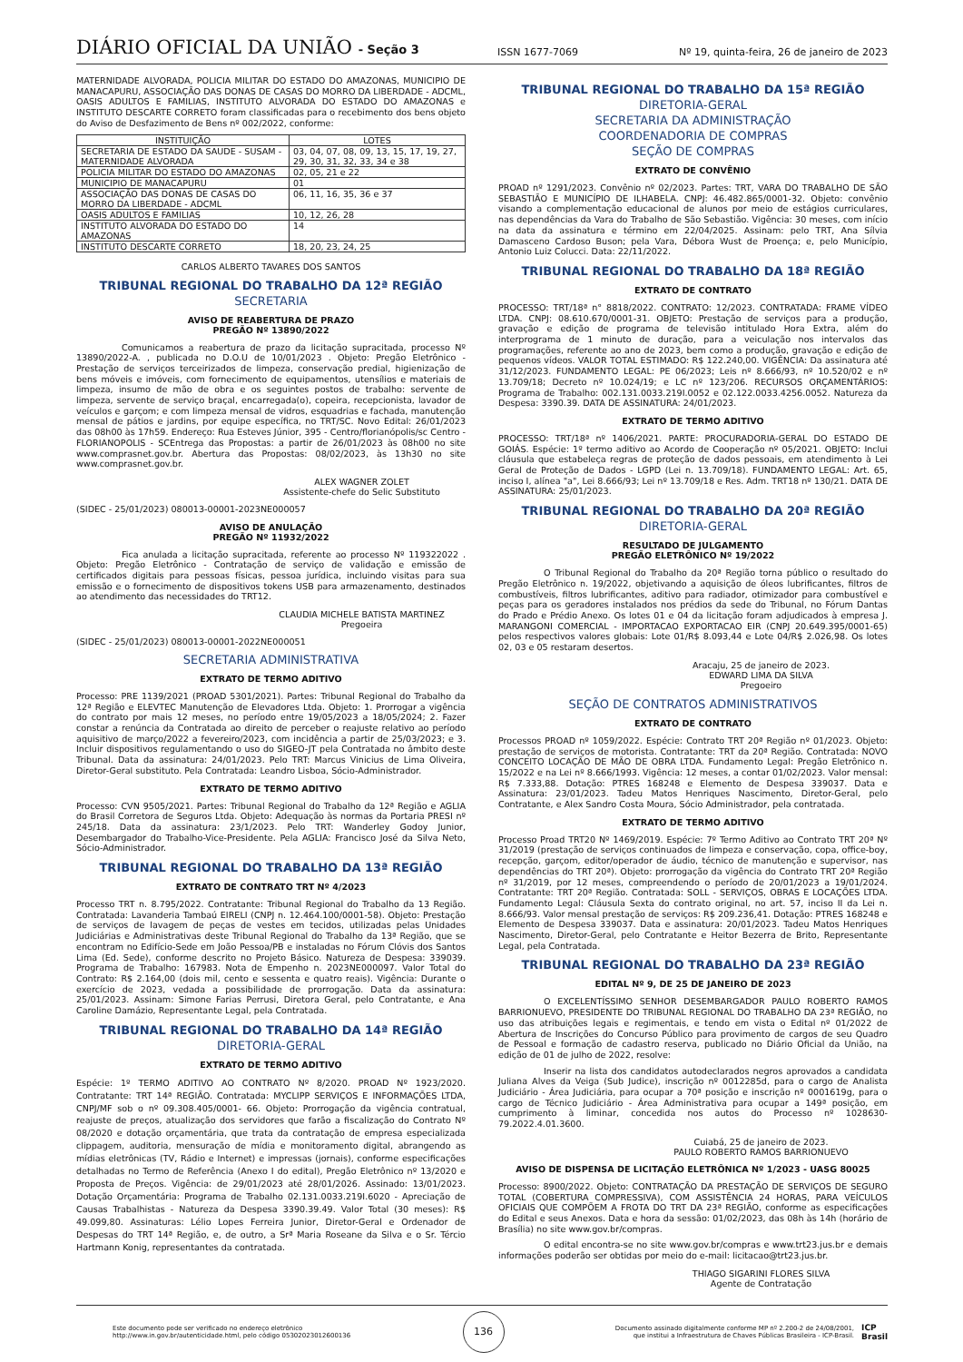DIÁRIO OFICIAL DA UNIÃO - Seção 3
ISSN 1677-7069
Nº 19, quinta-feira, 26 de janeiro de 2023
MATERNIDADE ALVORADA, POLICIA MILITAR DO ESTADO DO AMAZONAS, MUNICIPIO DE MANACAPURU, ASSOCIAÇÃO DAS DONAS DE CASAS DO MORRO DA LIBERDADE - ADCML, OASIS ADULTOS E FAMILIAS, INSTITUTO ALVORADA DO ESTADO DO AMAZONAS e INSTITUTO DESCARTE CORRETO foram classificadas para o recebimento dos bens objeto do Aviso de Desfazimento de Bens nº 002/2022, conforme:
| INSTITUIÇÃO | LOTES |
| --- | --- |
| SECRETARIA DE ESTADO DA SAUDE - SUSAM - MATERNIDADE ALVORADA | 03, 04, 07, 08, 09, 13, 15, 17, 19, 27, 29, 30, 31, 32, 33, 34 e 38 |
| POLICIA MILITAR DO ESTADO DO AMAZONAS | 02, 05, 21 e 22 |
| MUNICIPIO DE MANACAPURU | 01 |
| ASSOCIAÇÃO DAS DONAS DE CASAS DO MORRO DA LIBERDADE - ADCML | 06, 11, 16, 35, 36 e 37 |
| OASIS ADULTOS E FAMILIAS | 10, 12, 26, 28 |
| INSTITUTO ALVORADA DO ESTADO DO AMAZONAS | 14 |
| INSTITUTO DESCARTE CORRETO | 18, 20, 23, 24, 25 |
CARLOS ALBERTO TAVARES DOS SANTOS
TRIBUNAL REGIONAL DO TRABALHO DA 12ª REGIÃO
SECRETARIA
AVISO DE REABERTURA DE PRAZO
PREGÃO Nº 13890/2022
Comunicamos a reabertura de prazo da licitação supracitada, processo Nº 13890/2022-A. , publicada no D.O.U de 10/01/2023 . Objeto: Pregão Eletrônico - Prestação de serviços terceirizados de limpeza, conservação predial, higienização de bens móveis e imóveis, com fornecimento de equipamentos, utensílios e materiais de limpeza, insumo de mão de obra e os seguintes postos de trabalho: servente de limpeza, servente de serviço braçal, encarregada(o), copeira, recepcionista, lavador de veículos e garçom; e com limpeza mensal de vidros, esquadrias e fachada, manutenção mensal de pátios e jardins, por equipe específica, no TRT/SC. Novo Edital: 26/01/2023 das 08h00 às 17h59. Endereço: Rua Esteves Júnior, 395 - Centro/florianópolis/sc Centro - FLORIANOPOLIS - SCEntrega das Propostas: a partir de 26/01/2023 às 08h00 no site www.comprasnet.gov.br. Abertura das Propostas: 08/02/2023, às 13h30 no site www.comprasnet.gov.br.
ALEX WAGNER ZOLET
Assistente-chefe do Selic Substituto
(SIDEC - 25/01/2023) 080013-00001-2023NE000057
AVISO DE ANULAÇÃO
PREGÃO Nº 11932/2022
Fica anulada a licitação supracitada, referente ao processo Nº 119322022 . Objeto: Pregão Eletrônico - Contratação de serviço de validação e emissão de certificados digitais para pessoas físicas, pessoa jurídica, incluindo visitas para sua emissão e o fornecimento de dispositivos tokens USB para armazenamento, destinados ao atendimento das necessidades do TRT12.
CLAUDIA MICHELE BATISTA MARTINEZ
Pregoeira
(SIDEC - 25/01/2023) 080013-00001-2022NE000051
SECRETARIA ADMINISTRATIVA
EXTRATO DE TERMO ADITIVO
Processo: PRE 1139/2021 (PROAD 5301/2021). Partes: Tribunal Regional do Trabalho da 12ª Região e ELEVTEC Manutenção de Elevadores Ltda. Objeto: 1. Prorrogar a vigência do contrato por mais 12 meses, no período entre 19/05/2023 a 18/05/2024; 2. Fazer constar a renúncia da Contratada ao direito de perceber o reajuste relativo ao período aquisitivo de março/2022 a fevereiro/2023, com incidência a partir de 25/03/2023; e 3. Incluir dispositivos regulamentando o uso do SIGEO-JT pela Contratada no âmbito deste Tribunal. Data da assinatura: 24/01/2023. Pelo TRT: Marcus Vinicius de Lima Oliveira, Diretor-Geral substituto. Pela Contratada: Leandro Lisboa, Sócio-Administrador.
EXTRATO DE TERMO ADITIVO
Processo: CVN 9505/2021. Partes: Tribunal Regional do Trabalho da 12ª Região e AGLIA do Brasil Corretora de Seguros Ltda. Objeto: Adequação às normas da Portaria PRESI nº 245/18. Data da assinatura: 23/1/2023. Pelo TRT: Wanderley Godoy Junior, Desembargador do Trabalho-Vice-Presidente. Pela AGLIA: Francisco José da Silva Neto, Sócio-Administrador.
TRIBUNAL REGIONAL DO TRABALHO DA 13ª REGIÃO
EXTRATO DE CONTRATO TRT Nº 4/2023
Processo TRT n. 8.795/2022. Contratante: Tribunal Regional do Trabalho da 13 Região. Contratada: Lavanderia Tambaú EIRELI (CNPJ n. 12.464.100/0001-58). Objeto: Prestação de serviços de lavagem de peças de vestes em tecidos, utilizadas pelas Unidades Judiciárias e Administrativas deste Tribunal Regional do Trabalho da 13ª Região, que se encontram no Edifício-Sede em João Pessoa/PB e instaladas no Fórum Clóvis dos Santos Lima (Ed. Sede), conforme descrito no Projeto Básico. Natureza de Despesa: 339039. Programa de Trabalho: 167983. Nota de Empenho n. 2023NE000097. Valor Total do Contrato: R$ 2.164,00 (dois mil, cento e sessenta e quatro reais). Vigência: Durante o exercício de 2023, vedada a possibilidade de prorrogação. Data da assinatura: 25/01/2023. Assinam: Simone Farias Perrusi, Diretora Geral, pelo Contratante, e Ana Caroline Damázio, Representante Legal, pela Contratada.
TRIBUNAL REGIONAL DO TRABALHO DA 14ª REGIÃO
DIRETORIA-GERAL
EXTRATO DE TERMO ADITIVO
Espécie: 1º TERMO ADITIVO AO CONTRATO Nº 8/2020. PROAD Nº 1923/2020. Contratante: TRT 14ª REGIÃO. Contratada: MYCLIPP SERVIÇOS E INFORMAÇÕES LTDA, CNPJ/MF sob o nº 09.308.405/0001- 66. Objeto: Prorrogação da vigência contratual, reajuste de preços, atualização dos servidores que farão a fiscalização do Contrato Nº 08/2020 e dotação orçamentária, que trata da contratação de empresa especializada clippagem, auditoria, mensuração de mídia e monitoramento digital, abrangendo as mídias eletrônicas (TV, Rádio e Internet) e impressas (jornais), conforme especificações detalhadas no Termo de Referência (Anexo I do edital), Pregão Eletrônico nº 13/2020 e Proposta de Preços. Vigência: de 29/01/2023 até 28/01/2026. Assinado: 13/01/2023. Dotação Orçamentária: Programa de Trabalho 02.131.0033.219I.6020 - Apreciação de Causas Trabalhistas - Natureza da Despesa 3390.39.49. Valor Total (30 meses): R$ 49.099,80. Assinaturas: Lélio Lopes Ferreira Junior, Diretor-Geral e Ordenador de Despesas do TRT 14ª Região, e, de outro, a Srª Maria Roseane da Silva e o Sr. Tércio Hartmann Konig, representantes da contratada.
TRIBUNAL REGIONAL DO TRABALHO DA 15ª REGIÃO
DIRETORIA-GERAL
SECRETARIA DA ADMINISTRAÇÃO
COORDENADORIA DE COMPRAS
SEÇÃO DE COMPRAS
EXTRATO DE CONVÊNIO
PROAD nº 1291/2023. Convênio nº 02/2023. Partes: TRT, VARA DO TRABALHO DE SÃO SEBASTIÃO E MUNICÍPIO DE ILHABELA. CNPJ: 46.482.865/0001-32. Objeto: convênio visando a complementação educacional de alunos por meio de estágios curriculares, nas dependências da Vara do Trabalho de São Sebastião. Vigência: 30 meses, com início na data da assinatura e término em 22/04/2025. Assinam: pelo TRT, Ana Sílvia Damasceno Cardoso Buson; pela Vara, Débora Wust de Proença; e, pelo Município, Antonio Luiz Colucci. Data: 22/11/2022.
TRIBUNAL REGIONAL DO TRABALHO DA 18ª REGIÃO
EXTRATO DE CONTRATO
PROCESSO: TRT/18ª n° 8818/2022. CONTRATO: 12/2023. CONTRATADA: FRAME VÍDEO LTDA. CNPJ: 08.610.670/0001-31. OBJETO: Prestação de serviços para a produção, gravação e edição de programa de televisão intitulado Hora Extra, além do interprograma de 1 minuto de duração, para a veiculação nos intervalos das programações, referente ao ano de 2023, bem como a produção, gravação e edição de pequenos vídeos. VALOR TOTAL ESTIMADO: R$ 122.240,00. VIGÊNCIA: Da assinatura até 31/12/2023. FUNDAMENTO LEGAL: PE 06/2023; Leis nº 8.666/93, nº 10.520/02 e nº 13.709/18; Decreto nº 10.024/19; e LC nº 123/206. RECURSOS ORÇAMENTÁRIOS: Programa de Trabalho: 002.131.0033.219I.0052 e 02.122.0033.4256.0052. Natureza da Despesa: 3390.39. DATA DE ASSINATURA: 24/01/2023.
EXTRATO DE TERMO ADITIVO
PROCESSO: TRT/18ª nº 1406/2021. PARTE: PROCURADORIA-GERAL DO ESTADO DE GOIÁS. Espécie: 1º termo aditivo ao Acordo de Cooperação nº 05/2021. OBJETO: Inclui cláusula que estabeleça regras de proteção de dados pessoais, em atendimento à Lei Geral de Proteção de Dados - LGPD (Lei n. 13.709/18). FUNDAMENTO LEGAL: Art. 65, inciso I, alínea "a", Lei 8.666/93; Lei nº 13.709/18 e Res. Adm. TRT18 nº 130/21. DATA DE ASSINATURA: 25/01/2023.
TRIBUNAL REGIONAL DO TRABALHO DA 20ª REGIÃO
DIRETORIA-GERAL
RESULTADO DE JULGAMENTO
PREGÃO ELETRÔNICO Nº 19/2022
O Tribunal Regional do Trabalho da 20ª Região torna público o resultado do Pregão Eletrônico n. 19/2022, objetivando a aquisição de óleos lubrificantes, filtros de combustíveis, filtros lubrificantes, aditivo para radiador, otimizador para combustível e peças para os geradores instalados nos prédios da sede do Tribunal, no Fórum Dantas do Prado e Prédio Anexo. Os lotes 01 e 04 da licitação foram adjudicados à empresa J. MARANGONI COMERCIAL - IMPORTACAO EXPORTACAO EIR (CNPJ 20.649.395/0001-65) pelos respectivos valores globais: Lote 01/R$ 8.093,44 e Lote 04/R$ 2.026,98. Os lotes 02, 03 e 05 restaram desertos.
Aracaju, 25 de janeiro de 2023.
EDWARD LIMA DA SILVA
Pregoeiro
SEÇÃO DE CONTRATOS ADMINISTRATIVOS
EXTRATO DE CONTRATO
Processos PROAD nº 1059/2022. Espécie: Contrato TRT 20ª Região nº 01/2023. Objeto: prestação de serviços de motorista. Contratante: TRT da 20ª Região. Contratada: NOVO CONCEITO LOCAÇÃO DE MÃO DE OBRA LTDA. Fundamento Legal: Pregão Eletrônico n. 15/2022 e na Lei nº 8.666/1993. Vigência: 12 meses, a contar 01/02/2023. Valor mensal: R$ 7.333,88. Dotação: PTRES 168248 e Elemento de Despesa 339037. Data e Assinatura: 23/01/2023. Tadeu Matos Henriques Nascimento, Diretor-Geral, pelo Contratante, e Alex Sandro Costa Moura, Sócio Administrador, pela contratada.
EXTRATO DE TERMO ADITIVO
Processo Proad TRT20 Nº 1469/2019. Espécie: 7º Termo Aditivo ao Contrato TRT 20ª Nº 31/2019 (prestação de serviços continuados de limpeza e conservação, copa, office-boy, recepção, garçom, editor/operador de áudio, técnico de manutenção e supervisor, nas dependências do TRT 20ª). Objeto: prorrogação da vigência do Contrato TRT 20ª Região nº 31/2019, por 12 meses, compreendendo o período de 20/01/2023 a 19/01/2024. Contratante: TRT 20ª Região. Contratada: SOLL - SERVIÇOS, OBRAS E LOCAÇÕES LTDA. Fundamento Legal: Cláusula Sexta do contrato original, no art. 57, inciso II da Lei n. 8.666/93. Valor mensal prestação de serviços: R$ 209.236,41. Dotação: PTRES 168248 e Elemento de Despesa 339037. Data e assinatura: 20/01/2023. Tadeu Matos Henriques Nascimento, Diretor-Geral, pelo Contratante e Heitor Bezerra de Brito, Representante Legal, pela Contratada.
TRIBUNAL REGIONAL DO TRABALHO DA 23ª REGIÃO
EDITAL Nº 9, DE 25 DE JANEIRO DE 2023
O EXCELENTÍSSIMO SENHOR DESEMBARGADOR PAULO ROBERTO RAMOS BARRIONUEVO, PRESIDENTE DO TRIBUNAL REGIONAL DO TRABALHO DA 23ª REGIÃO, no uso das atribuições legais e regimentais, e tendo em vista o Edital nº 01/2022 de Abertura de Inscrições do Concurso Público para provimento de cargos de seu Quadro de Pessoal e formação de cadastro reserva, publicado no Diário Oficial da União, na edição de 01 de julho de 2022, resolve:
Inserir na lista dos candidatos autodeclarados negros aprovados a candidata Juliana Alves da Veiga (Sub Judice), inscrição nº 0012285d, para o cargo de Analista Judiciário - Área Judiciária, para ocupar a 70ª posição e inscrição nº 0001619g, para o cargo de Técnico Judiciário - Área Administrativa para ocupar a 149ª posição, em cumprimento à liminar, concedida nos autos do Processo nº 1028630-79.2022.4.01.3600.
Cuiabá, 25 de janeiro de 2023.
PAULO ROBERTO RAMOS BARRIONUEVO
AVISO DE DISPENSA DE LICITAÇÃO ELETRÔNICA Nº 1/2023 - UASG 80025
Processo: 8900/2022. Objeto: CONTRATAÇÃO DA PRESTAÇÃO DE SERVIÇOS DE SEGURO TOTAL (COBERTURA COMPRESSIVA), COM ASSISTÊNCIA 24 HORAS, PARA VEÍCULOS OFICIAIS QUE COMPÕEM A FROTA DO TRT DA 23ª REGIÃO, conforme as especificações do Edital e seus Anexos. Data e hora da sessão: 01/02/2023, das 08h às 14h (horário de Brasília) no site www.gov.br/compras.
O edital encontra-se no site www.gov.br/compras e www.trt23.jus.br e demais informações poderão ser obtidas por meio do e-mail: licitacao@trt23.jus.br.
THIAGO SIGARINI FLORES SILVA
Agente de Contratação
Este documento pode ser verificado no endereço eletrônico
http://www.in.gov.br/autenticidade.html, pelo código 05302023012600136
136
Documento assinado digitalmente conforme MP nº 2.200-2 de 24/08/2001,
que institui a Infraestrutura de Chaves Públicas Brasileira - ICP-Brasil.
ICP
Brasil